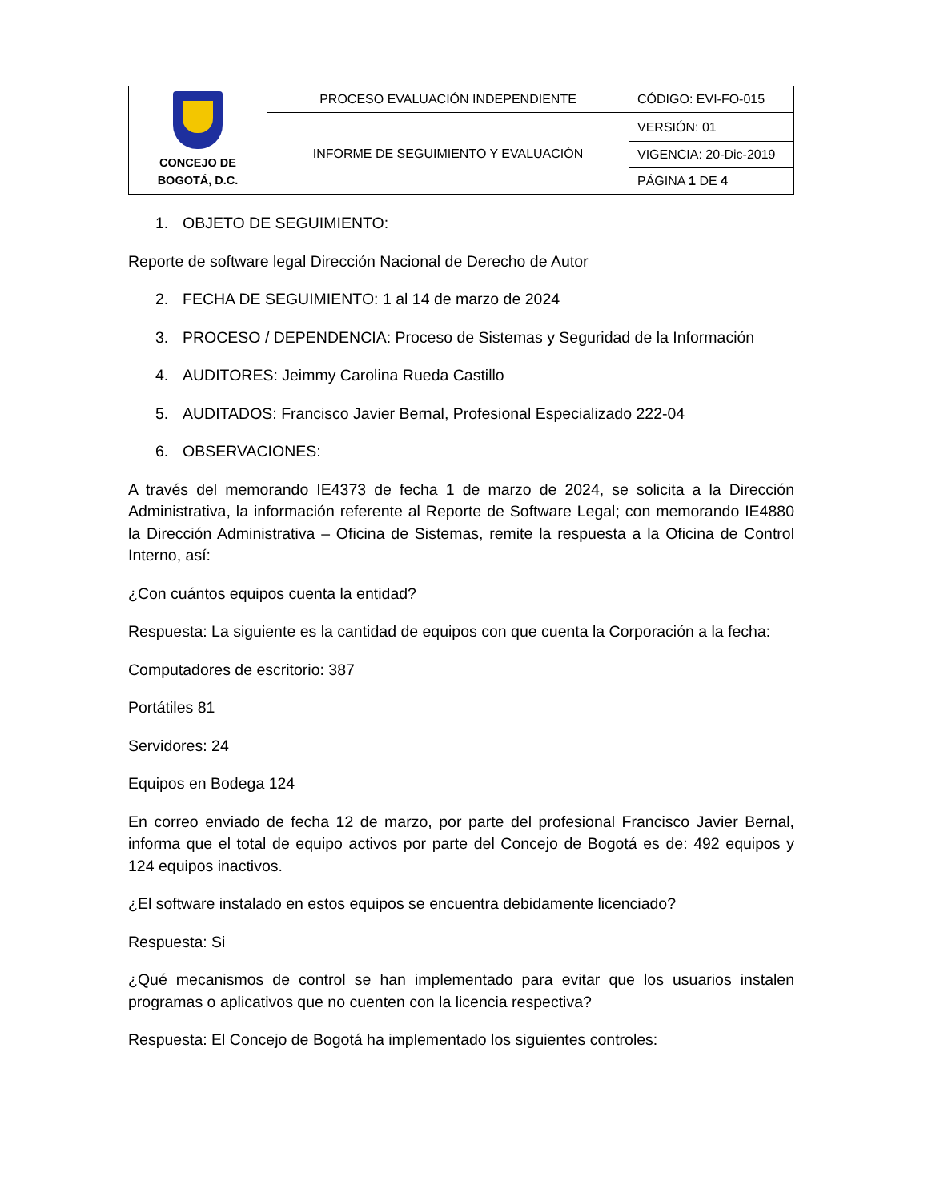| CONCEJO DE BOGOTÁ, D.C. | PROCESO EVALUACIÓN INDEPENDIENTE | CÓDIGO: EVI-FO-015 |
| | INFORME DE SEGUIMIENTO Y EVALUACIÓN | VERSIÓN: 01 |
| | | VIGENCIA: 20-Dic-2019 |
| | | PÁGINA 1 DE 4 |
1. OBJETO DE SEGUIMIENTO:
Reporte de software legal Dirección Nacional de Derecho de Autor
2. FECHA DE SEGUIMIENTO: 1 al 14 de marzo de 2024
3. PROCESO / DEPENDENCIA: Proceso de Sistemas y Seguridad de la Información
4. AUDITORES: Jeimmy Carolina Rueda Castillo
5. AUDITADOS: Francisco Javier Bernal, Profesional Especializado 222-04
6. OBSERVACIONES:
A través del memorando IE4373 de fecha 1 de marzo de 2024, se solicita a la Dirección Administrativa, la información referente al Reporte de Software Legal; con memorando IE4880 la Dirección Administrativa – Oficina de Sistemas, remite la respuesta a la Oficina de Control Interno, así:
¿Con cuántos equipos cuenta la entidad?
Respuesta: La siguiente es la cantidad de equipos con que cuenta la Corporación a la fecha:
Computadores de escritorio: 387
Portátiles 81
Servidores: 24
Equipos en Bodega 124
En correo enviado de fecha 12 de marzo, por parte del profesional Francisco Javier Bernal, informa que el total de equipo activos por parte del Concejo de Bogotá es de: 492 equipos y 124 equipos inactivos.
¿El software instalado en estos equipos se encuentra debidamente licenciado?
Respuesta: Si
¿Qué mecanismos de control se han implementado para evitar que los usuarios instalen programas o aplicativos que no cuenten con la licencia respectiva?
Respuesta: El Concejo de Bogotá ha implementado los siguientes controles: